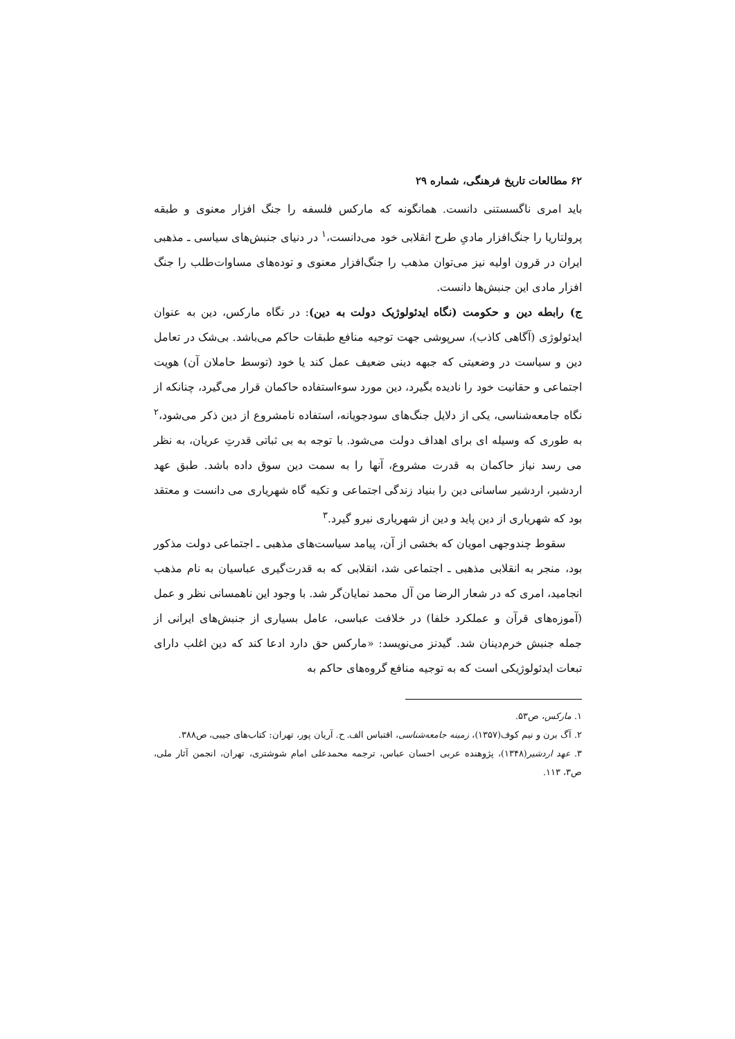۶۲ مطالعات تاریخ فرهنگی، شماره ۲۹
باید امری ناگسستنی دانست. همانگونه که مارکس فلسفه را جنگ افزار معنوی و طبقه پرولتاریا را جنگ‌افزار مادیِ طرح انقلابی خود می‌دانست،<sup>۱</sup> در دنیای جنبش‌های سیاسی ـ مذهبی ایران در قرون اولیه نیز می‌توان مذهب را جنگ‌افزار معنوی و توده‌های مساوات‌طلب را جنگ افزار مادی این جنبش‌ها دانست.
ج) رابطه دین و حکومت (نگاه ایدئولوژیک دولت به دین): در نگاه مارکس، دین به عنوان ایدئولوژی (آگاهی کاذب)، سرپوشی جهت توجیه منافع طبقات حاکم می‌باشد. بی‌شک در تعامل دین و سیاست در وضعیتی که جبهه دینی ضعیف عمل کند یا خود (توسط حاملان آن) هویت اجتماعی و حقانیت خود را نادیده بگیرد، دین مورد سوء‌استفاده حاکمان قرار می‌گیرد، چنانکه از نگاه جامعه‌شناسی، یکی از دلایل جنگ‌های سودجویانه، استفاده نامشروع از دین ذکر می‌شود،<sup>۲</sup> به طوری که وسیله ای برای اهداف دولت می‌شود. با توجه به بی ثباتی قدرتِ عریان، به نظر می رسد نیاز حاکمان به قدرت مشروع، آنها را به سمت دین سوق داده باشد. طبق عهد اردشیر، اردشیر ساسانی دین را بنیاد زندگی اجتماعی و تکیه گاه شهریاری می دانست و معتقد بود که شهریاری از دین پاید و دین از شهریاری نیرو گیرد.<sup>۳</sup>
سقوط چندوجهی امویان که بخشی از آن، پیامد سیاست‌های مذهبی ـ اجتماعی دولت مذکور بود، منجر به انقلابی مذهبی ـ اجتماعی شد، انقلابی که به قدرت‌گیری عباسیان به نام مذهب انجامید، امری که در شعار الرضا من آل محمد نمایان‌گر شد. با وجود این ناهمسانی نظر و عمل (آموزه‌های قرآن و عملکرد خلفا) در خلافت عباسی، عامل بسیاری از جنبش‌های ایرانی از جمله جنبش خرم‌دینان شد. گیدنز می‌نویسد: «مارکس حق دارد ادعا کند که دین اغلب دارای تبعات ایدئولوژیکی است که به توجیه منافع گروه‌های حاکم به
۱. مارکس، ص۵۳.
۲. آگ برن و نیم کوف(۱۳۵۷)، زمینه جامعه‌شناسی، اقتباس الف. ح. آریان پور، تهران: کتاب‌های جیبی، ص۳۸۸.
۳. عهد اردشیر(۱۳۴۸)، پژوهنده عربی احسان عباس، ترجمه محمدعلی امام شوشتری، تهران، انجمن آثار ملی، ص۳، ۱۱۳.